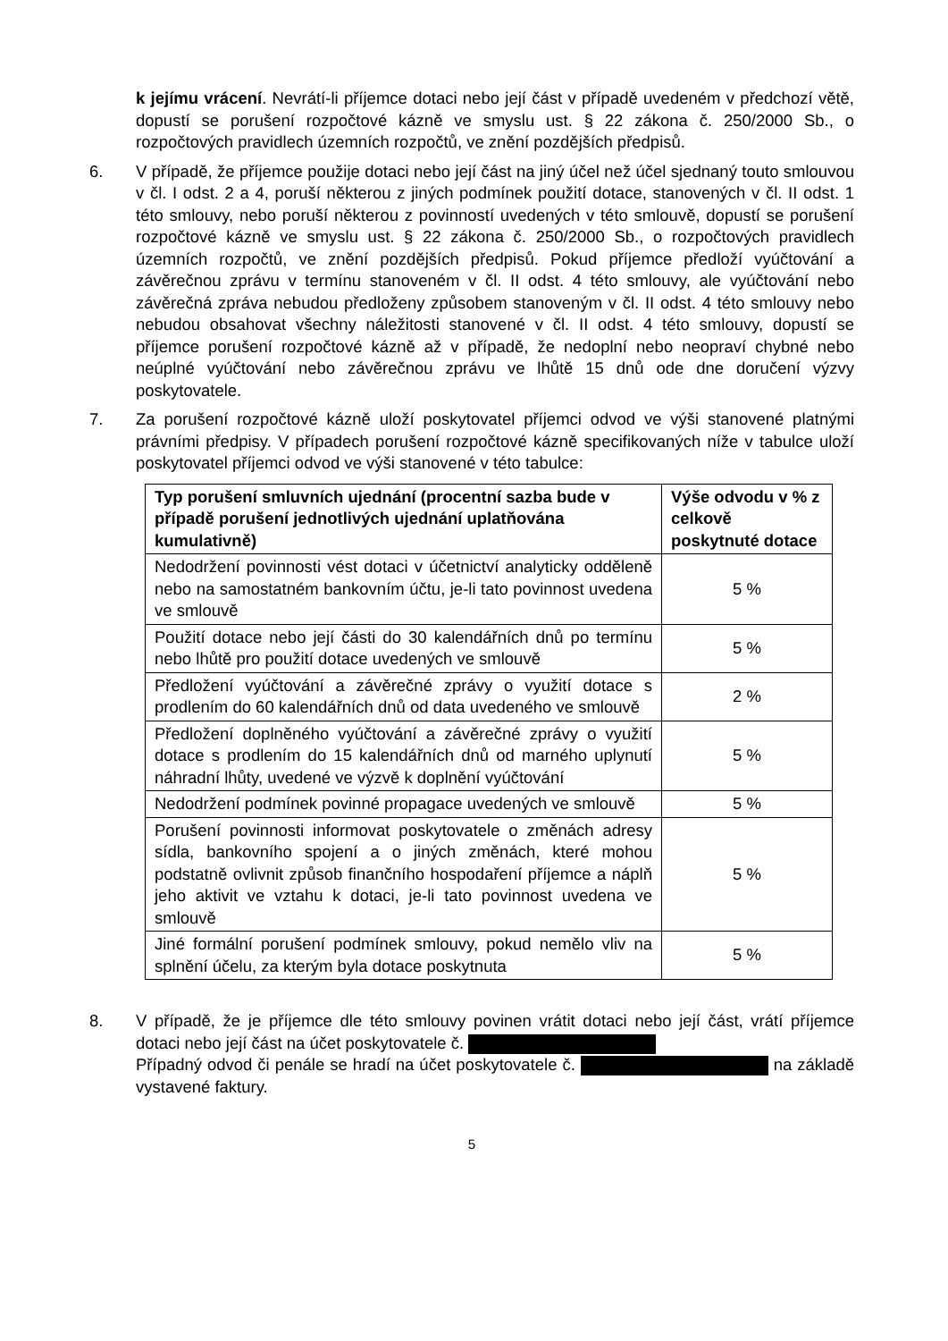k jejímu vrácení. Nevrátí-li příjemce dotaci nebo její část v případě uvedeném v předchozí větě, dopustí se porušení rozpočtové kázně ve smyslu ust. § 22 zákona č. 250/2000 Sb., o rozpočtových pravidlech územních rozpočtů, ve znění pozdějších předpisů.
6. V případě, že příjemce použije dotaci nebo její část na jiný účel než účel sjednaný touto smlouvou v čl. I odst. 2 a 4, poruší některou z jiných podmínek použití dotace, stanovených v čl. II odst. 1 této smlouvy, nebo poruší některou z povinností uvedených v této smlouvě, dopustí se porušení rozpočtové kázně ve smyslu ust. § 22 zákona č. 250/2000 Sb., o rozpočtových pravidlech územních rozpočtů, ve znění pozdějších předpisů. Pokud příjemce předloží vyúčtování a závěrečnou zprávu v termínu stanoveném v čl. II odst. 4 této smlouvy, ale vyúčtování nebo závěrečná zpráva nebudou předloženy způsobem stanoveným v čl. II odst. 4 této smlouvy nebo nebudou obsahovat všechny náležitosti stanovené v čl. II odst. 4 této smlouvy, dopustí se příjemce porušení rozpočtové kázně až v případě, že nedoplní nebo neopraví chybné nebo neúplné vyúčtování nebo závěrečnou zprávu ve lhůtě 15 dnů ode dne doručení výzvy poskytovatele.
7. Za porušení rozpočtové kázně uloží poskytovatel příjemci odvod ve výši stanovené platnými právními předpisy. V případech porušení rozpočtové kázně specifikovaných níže v tabulce uloží poskytovatel příjemci odvod ve výši stanovené v této tabulce:
| Typ porušení smluvních ujednání (procentní sazba bude v případě porušení jednotlivých ujednání uplatňována kumulativně) | Výše odvodu v % z celkově poskytnuté dotace |
| --- | --- |
| Nedodržení povinnosti vést dotaci v účetnictví analyticky odděleně nebo na samostatném bankovním účtu, je-li tato povinnost uvedena ve smlouvě | 5 % |
| Použití dotace nebo její části do 30 kalendářních dnů po termínu nebo lhůtě pro použití dotace uvedených ve smlouvě | 5 % |
| Předložení vyúčtování a závěrečné zprávy o využití dotace s prodlením do 60 kalendářních dnů od data uvedeného ve smlouvě | 2 % |
| Předložení doplněného vyúčtování a závěrečné zprávy o využití dotace s prodlením do 15 kalendářních dnů od marného uplynutí náhradní lhůty, uvedené ve výzvě k doplnění vyúčtování | 5 % |
| Nedodržení podmínek povinné propagace uvedených ve smlouvě | 5 % |
| Porušení povinnosti informovat poskytovatele o změnách adresy sídla, bankovního spojení a o jiných změnách, které mohou podstatně ovlivnit způsob finančního hospodaření příjemce a náplň jeho aktivit ve vztahu k dotaci, je-li tato povinnost uvedena ve smlouvě | 5 % |
| Jiné formální porušení podmínek smlouvy, pokud nemělo vliv na splnění účelu, za kterým byla dotace poskytnuta | 5 % |
8. V případě, že je příjemce dle této smlouvy povinen vrátit dotaci nebo její část, vrátí příjemce dotaci nebo její část na účet poskytovatele č.
Případný odvod či penále se hradí na účet poskytovatele č. na základě vystavené faktury.
5